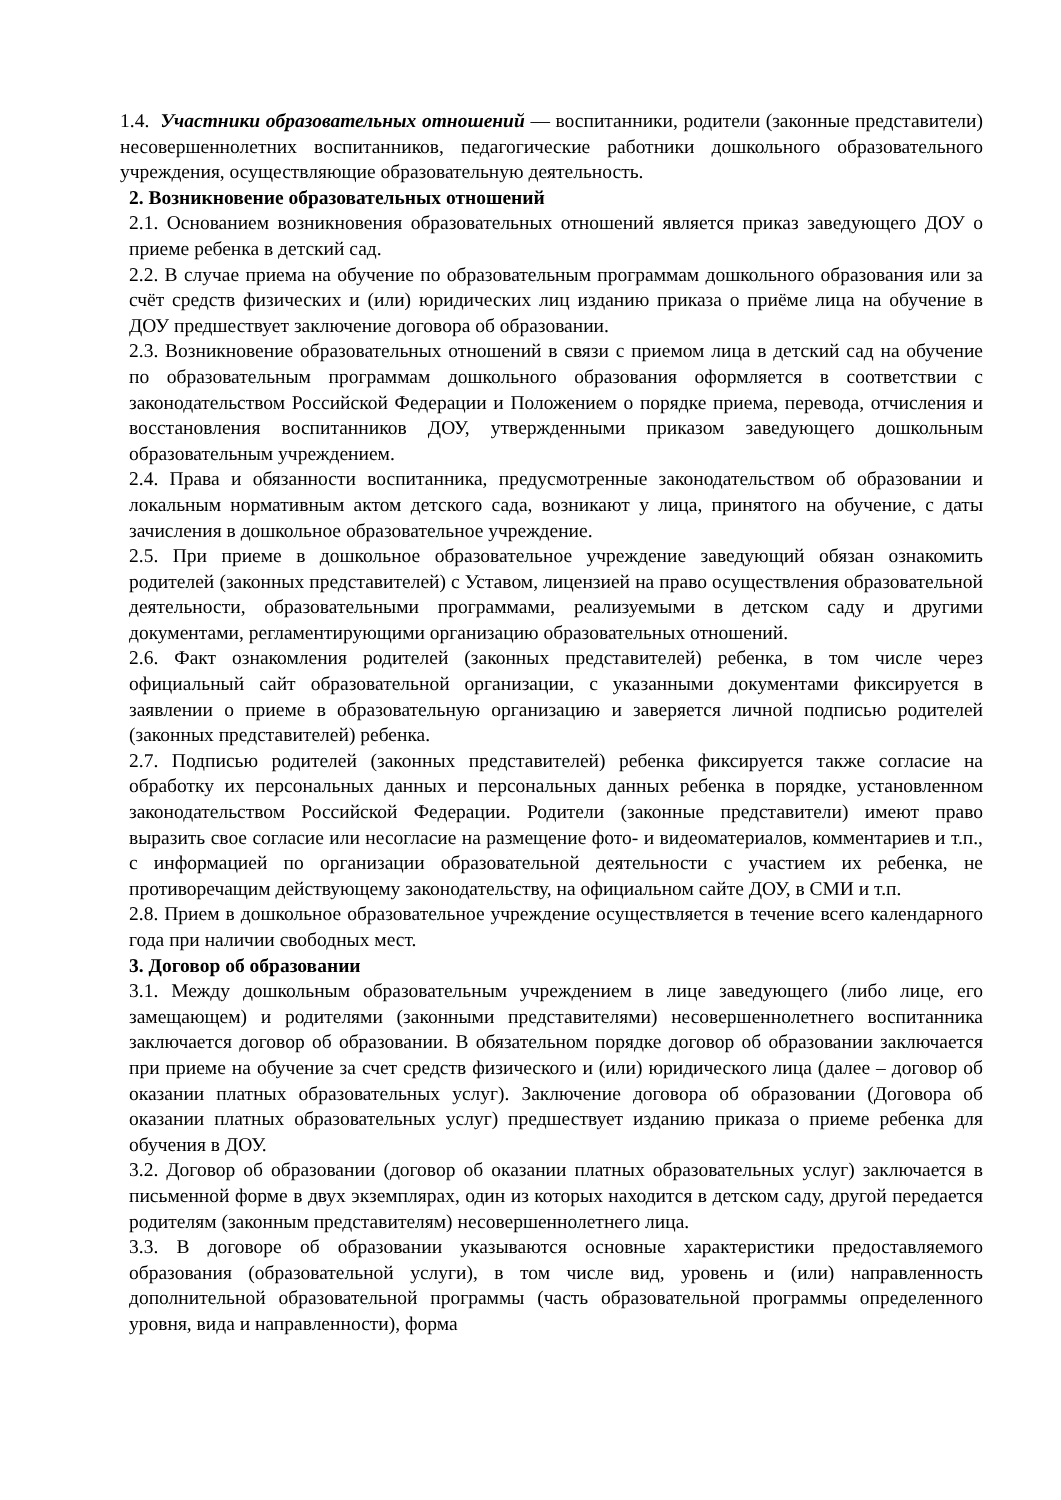1.4. Участники образовательных отношений — воспитанники, родители (законные представители) несовершеннолетних воспитанников, педагогические работники дошкольного образовательного учреждения, осуществляющие образовательную деятельность.
2. Возникновение образовательных отношений
2.1. Основанием возникновения образовательных отношений является приказ заведующего ДОУ о приеме ребенка в детский сад.
2.2. В случае приема на обучение по образовательным программам дошкольного образования или за счёт средств физических и (или) юридических лиц изданию приказа о приёме лица на обучение в ДОУ предшествует заключение договора об образовании.
2.3. Возникновение образовательных отношений в связи с приемом лица в детский сад на обучение по образовательным программам дошкольного образования оформляется в соответствии с законодательством Российской Федерации и Положением о порядке приема, перевода, отчисления и восстановления воспитанников ДОУ, утвержденными приказом заведующего дошкольным образовательным учреждением.
2.4. Права и обязанности воспитанника, предусмотренные законодательством об образовании и локальным нормативным актом детского сада, возникают у лица, принятого на обучение, с даты зачисления в дошкольное образовательное учреждение.
2.5. При приеме в дошкольное образовательное учреждение заведующий обязан ознакомить родителей (законных представителей) с Уставом, лицензией на право осуществления образовательной деятельности, образовательными программами, реализуемыми в детском саду и другими документами, регламентирующими организацию образовательных отношений.
2.6. Факт ознакомления родителей (законных представителей) ребенка, в том числе через официальный сайт образовательной организации, с указанными документами фиксируется в заявлении о приеме в образовательную организацию и заверяется личной подписью родителей (законных представителей) ребенка.
2.7. Подписью родителей (законных представителей) ребенка фиксируется также согласие на обработку их персональных данных и персональных данных ребенка в порядке, установленном законодательством Российской Федерации. Родители (законные представители) имеют право выразить свое согласие или несогласие на размещение фото- и видеоматериалов, комментариев и т.п., с информацией по организации образовательной деятельности с участием их ребенка, не противоречащим действующему законодательству, на официальном сайте ДОУ, в СМИ и т.п.
2.8. Прием в дошкольное образовательное учреждение осуществляется в течение всего календарного года при наличии свободных мест.
3. Договор об образовании
3.1. Между дошкольным образовательным учреждением в лице заведующего (либо лице, его замещающем) и родителями (законными представителями) несовершеннолетнего воспитанника заключается договор об образовании. В обязательном порядке договор об образовании заключается при приеме на обучение за счет средств физического и (или) юридического лица (далее – договор об оказании платных образовательных услуг). Заключение договора об образовании (Договора об оказании платных образовательных услуг) предшествует изданию приказа о приеме ребенка для обучения в ДОУ.
3.2. Договор об образовании (договор об оказании платных образовательных услуг) заключается в письменной форме в двух экземплярах, один из которых находится в детском саду, другой передается родителям (законным представителям) несовершеннолетнего лица.
3.3. В договоре об образовании указываются основные характеристики предоставляемого образования (образовательной услуги), в том числе вид, уровень и (или) направленность дополнительной образовательной программы (часть образовательной программы определенного уровня, вида и направленности), форма